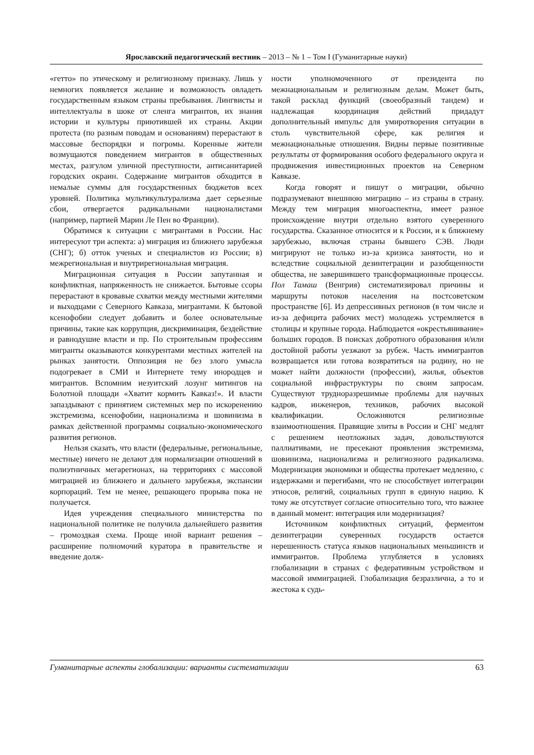Ярославский педагогический вестник – 2013 – № 1 – Том I (Гуманитарные науки)
«гетто» по этическому и религиозному признаку. Лишь у немногих появляется желание и возможность овладеть государственным языком страны пребывания. Лингвисты и интеллектуалы в шоке от сленга мигрантов, их знания истории и культуры приютившей их страны. Акции протеста (по разным поводам и основаниям) перерастают в массовые беспорядки и погромы. Коренные жители возмущаются поведением мигрантов в общественных местах, разгулом уличной преступности, антисанитарией городских окраин. Содержание мигрантов обходится в немалые суммы для государственных бюджетов всех уровней. Политика мультикультурализма дает серьезные сбои, отвергается радикальными националистами (например, партией Марин Ле Пен во Франции).
Обратимся к ситуации с мигрантами в России. Нас интересуют три аспекта: а) миграция из ближнего зарубежья (СНГ); б) отток ученых и специалистов из России; в) межрегиональная и внутрирегиональная миграция.
Миграционная ситуация в России запутанная и конфликтная, напряженность не снижается. Бытовые ссоры перерастают в кровавые схватки между местными жителями и выходцами с Северного Кавказа, мигрантами. К бытовой ксенофобии следует добавить и более основательные причины, такие как коррупция, дискриминация, бездействие и равнодушие власти и пр. По строительным профессиям мигранты оказываются конкурентами местных жителей на рынках занятости. Оппозиция не без злого умысла подогревает в СМИ и Интернете тему инородцев и мигрантов. Вспомним иезуитский лозунг митингов на Болотной площади «Хватит кормить Кавказ!». И власти запаздывают с принятием системных мер по искоренению экстремизма, ксенофобии, национализма и шовинизма в рамках действенной программы социально-экономического развития регионов.
Нельзя сказать, что власти (федеральные, региональные, местные) ничего не делают для нормализации отношений в полиэтничных мегарегионах, на территориях с массовой миграцией из ближнего и дальнего зарубежья, экспансии корпораций. Тем не менее, решающего прорыва пока не получается.
Идея учреждения специального министерства по национальной политике не получила дальнейшего развития – громоздкая схема. Проще иной вариант решения – расширение полномочий куратора в правительстве и введение долж-
ности уполномоченного от президента по межнациональным и религиозным делам. Может быть, такой расклад функций (своеобразный тандем) и надлежащая координация действий придадут дополнительный импульс для умиротворения ситуации в столь чувствительной сфере, как религия и межнациональные отношения. Видны первые позитивные результаты от формирования особого федерального округа и продвижения инвестиционных проектов на Северном Кавказе.
Когда говорят и пишут о миграции, обычно подразумевают внешнюю миграцию – из страны в страну. Между тем миграция многоаспектна, имеет разное происхождение внутри отдельно взятого суверенного государства. Сказанное относится и к России, и к ближнему зарубежью, включая страны бывшего СЭВ. Люди мигрируют не только из-за кризиса занятости, но и вследствие социальной дезинтеграции и разобщенности общества, не завершившего трансформационные процессы. Пол Тамаш (Венгрия) систематизировал причины и маршруты потоков населения на постсоветском пространстве [6]. Из депрессивных регионов (в том числе и из-за дефицита рабочих мест) молодежь устремляется в столицы и крупные города. Наблюдается «окрестьянивание» больших городов. В поисках добротного образования и/или достойной работы уезжают за рубеж. Часть иммигрантов возвращается или готова возвратиться на родину, но не может найти должности (профессии), жилья, объектов социальной инфраструктуры по своим запросам. Существуют трудноразрешимые проблемы для научных кадров, инженеров, техников, рабочих высокой квалификации. Осложняются религиозные взаимоотношения. Правящие элиты в России и СНГ медлят с решением неотложных задач, довольствуются паллиативами, не пресекают проявления экстремизма, шовинизма, национализма и религиозного радикализма. Модернизация экономики и общества протекает медленно, с издержками и перегибами, что не способствует интеграции этносов, религий, социальных групп в единую нацию. К тому же отсутствует согласие относительно того, что важнее в данный момент: интеграция или модернизация?
Источником конфликтных ситуаций, ферментом дезинтеграции суверенных государств остается нерешенность статуса языков национальных меньшинств и иммигрантов. Проблема углубляется в условиях глобализации в странах с федеративным устройством и массовой иммиграцией. Глобализация безразлична, а то и жестока к судь-
Гуманитарные аспекты глобализации: варианты систематизации 63